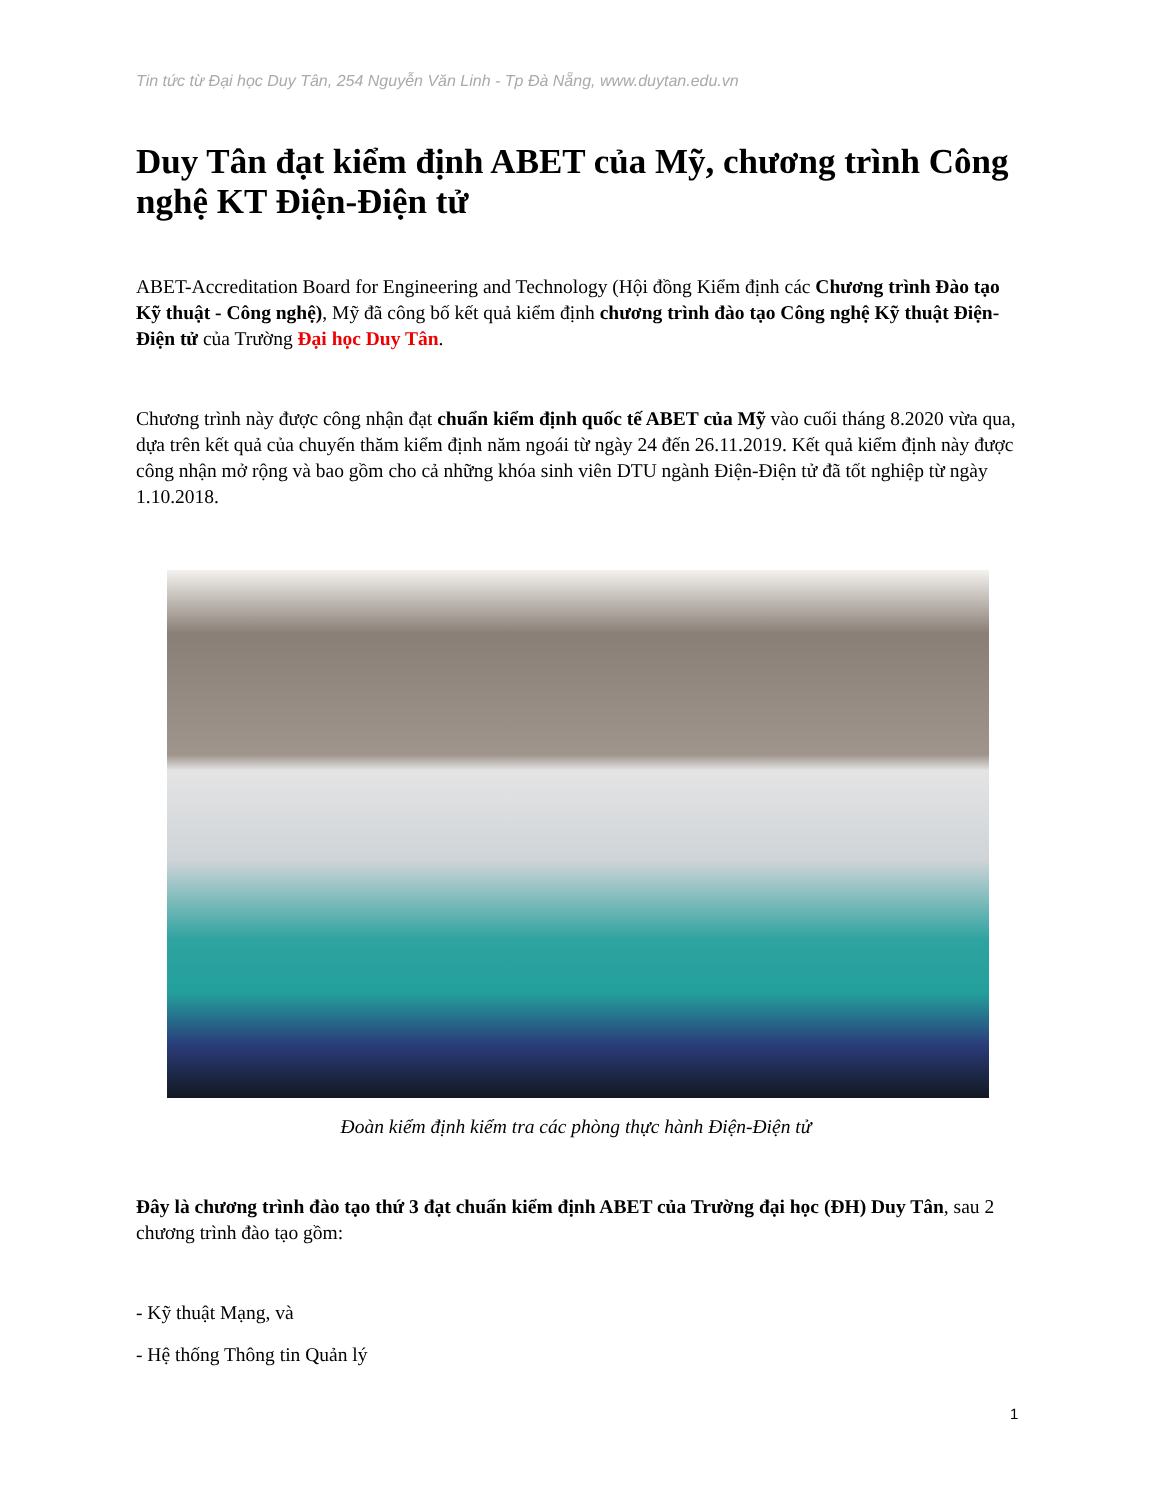Tin tức từ Đại học Duy Tân, 254 Nguyễn Văn Linh - Tp Đà Nẵng, www.duytan.edu.vn
Duy Tân đạt kiểm định ABET của Mỹ, chương trình Công nghệ KT Điện-Điện tử
ABET-Accreditation Board for Engineering and Technology (Hội đồng Kiểm định các Chương trình Đào tạo Kỹ thuật - Công nghệ), Mỹ đã công bố kết quả kiểm định chương trình đào tạo Công nghệ Kỹ thuật Điện-Điện tử của Trường Đại học Duy Tân.
Chương trình này được công nhận đạt chuẩn kiểm định quốc tế ABET của Mỹ vào cuối tháng 8.2020 vừa qua, dựa trên kết quả của chuyến thăm kiểm định năm ngoái từ ngày 24 đến 26.11.2019. Kết quả kiểm định này được công nhận mở rộng và bao gồm cho cả những khóa sinh viên DTU ngành Điện-Điện tử đã tốt nghiệp từ ngày 1.10.2018.
Đoàn kiểm định kiểm tra các phòng thực hành Điện-Điện tử
Đây là chương trình đào tạo thứ 3 đạt chuẩn kiểm định ABET của Trường đại học (ĐH) Duy Tân, sau 2 chương trình đào tạo gồm:
- Kỹ thuật Mạng, và
- Hệ thống Thông tin Quản lý
1